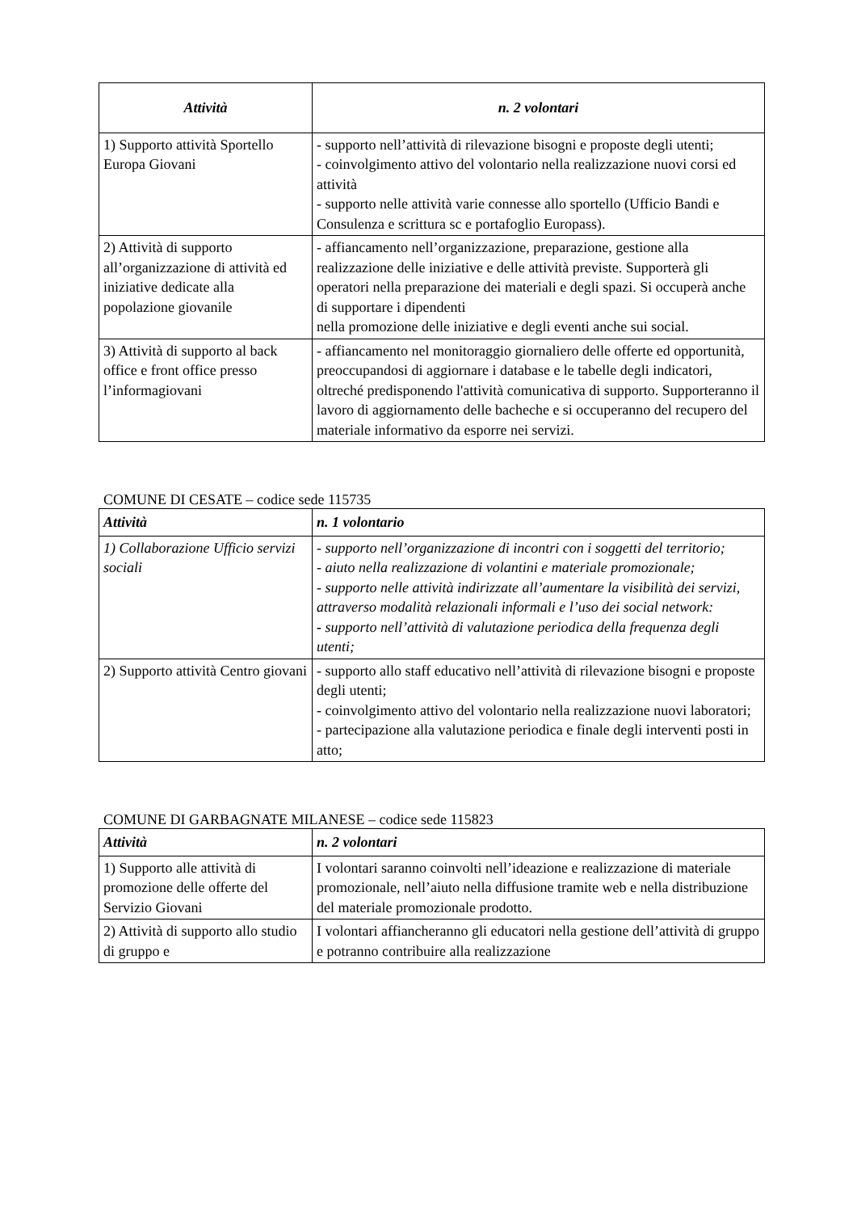| Attività | n. 2 volontari |
| --- | --- |
| 1) Supporto attività Sportello Europa Giovani | - supporto nell’attività di rilevazione bisogni e proposte degli utenti; - coinvolgimento attivo del volontario nella realizzazione nuovi corsi ed attività - supporto nelle attività varie connesse allo sportello (Ufficio Bandi e Consulenza e scrittura sc e portafoglio Europass). |
| 2) Attività di supporto all’organizzazione di attività ed iniziative dedicate alla popolazione giovanile | - affiancamento nell’organizzazione, preparazione, gestione alla realizzazione delle iniziative e delle attività previste. Supporterà gli operatori nella preparazione dei materiali e degli spazi. Si occuperà anche di supportare i dipendenti nella promozione delle iniziative e degli eventi anche sui social. |
| 3) Attività di supporto al back office e front office presso l’informagiovani | - affiancamento nel monitoraggio giornaliero delle offerte ed opportunità, preoccupandosi di aggiornare i database e le tabelle degli indicatori, oltreché predisponendo l'attività comunicativa di supporto. Supporteranno il lavoro di aggiornamento delle bacheche e si occuperanno del recupero del materiale informativo da esporre nei servizi. |
COMUNE DI CESATE – codice sede 115735
| Attività | n. 1 volontario |
| --- | --- |
| 1) Collaborazione Ufficio servizi sociali | - supporto nell’organizzazione di incontri con i soggetti del territorio; - aiuto nella realizzazione di volantini e materiale promozionale; - supporto nelle attività indirizzate all’aumentare la visibilità dei servizi, attraverso modalità relazionali informali e l’uso dei social network: - supporto nell’attività di valutazione periodica della frequenza degli utenti; |
| 2) Supporto attività Centro giovani | - supporto allo staff educativo nell’attività di rilevazione bisogni e proposte degli utenti; - coinvolgimento attivo del volontario nella realizzazione nuovi laboratori; - partecipazione alla valutazione periodica e finale degli interventi posti in atto; |
COMUNE DI GARBAGNATE MILANESE – codice sede 115823
| Attività | n. 2 volontari |
| --- | --- |
| 1) Supporto alle attività di promozione delle offerte del Servizio Giovani | I volontari saranno coinvolti nell’ideazione e realizzazione di materiale promozionale, nell’aiuto nella diffusione tramite web e nella distribuzione del materiale promozionale prodotto. |
| 2) Attività di supporto allo studio di gruppo e | I volontari affiancheranno gli educatori nella gestione dell’attività di gruppo e potranno contribuire alla realizzazione |